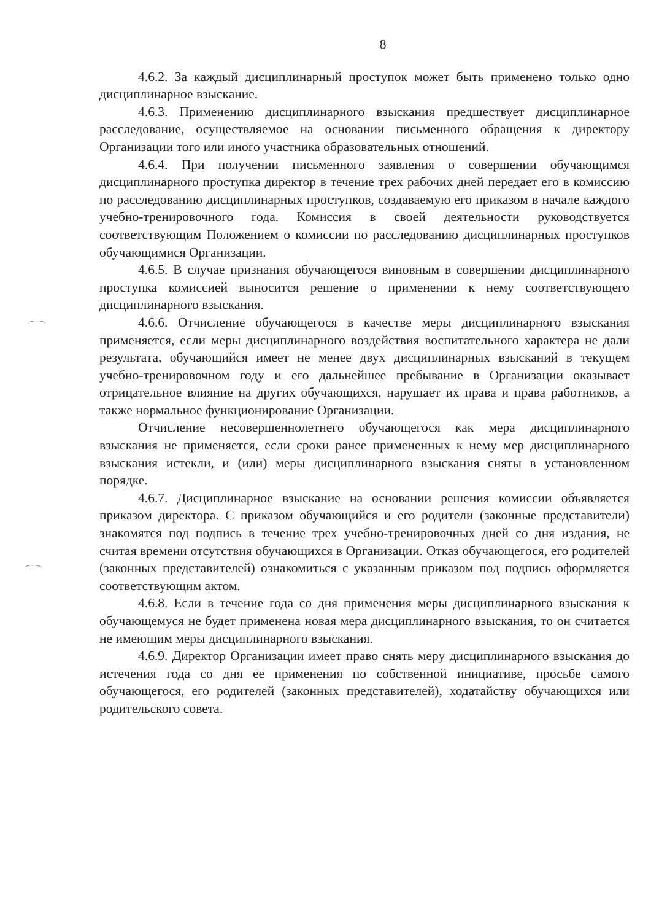8
4.6.2. За каждый дисциплинарный проступок может быть применено только одно дисциплинарное взыскание.
4.6.3. Применению дисциплинарного взыскания предшествует дисциплинарное расследование, осуществляемое на основании письменного обращения к директору Организации того или иного участника образовательных отношений.
4.6.4. При получении письменного заявления о совершении обучающимся дисциплинарного проступка директор в течение трех рабочих дней передает его в комиссию по расследованию дисциплинарных проступков, создаваемую его приказом в начале каждого учебно-тренировочного года. Комиссия в своей деятельности руководствуется соответствующим Положением о комиссии по расследованию дисциплинарных проступков обучающимися Организации.
4.6.5. В случае признания обучающегося виновным в совершении дисциплинарного проступка комиссией выносится решение о применении к нему соответствующего дисциплинарного взыскания.
4.6.6. Отчисление обучающегося в качестве меры дисциплинарного взыскания применяется, если меры дисциплинарного воздействия воспитательного характера не дали результата, обучающийся имеет не менее двух дисциплинарных взысканий в текущем учебно-тренировочном году и его дальнейшее пребывание в Организации оказывает отрицательное влияние на других обучающихся, нарушает их права и права работников, а также нормальное функционирование Организации.
Отчисление несовершеннолетнего обучающегося как мера дисциплинарного взыскания не применяется, если сроки ранее примененных к нему мер дисциплинарного взыскания истекли, и (или) меры дисциплинарного взыскания сняты в установленном порядке.
4.6.7. Дисциплинарное взыскание на основании решения комиссии объявляется приказом директора. С приказом обучающийся и его родители (законные представители) знакомятся под подпись в течение трех учебно-тренировочных дней со дня издания, не считая времени отсутствия обучающихся в Организации. Отказ обучающегося, его родителей (законных представителей) ознакомиться с указанным приказом под подпись оформляется соответствующим актом.
4.6.8. Если в течение года со дня применения меры дисциплинарного взыскания к обучающемуся не будет применена новая мера дисциплинарного взыскания, то он считается не имеющим меры дисциплинарного взыскания.
4.6.9. Директор Организации имеет право снять меру дисциплинарного взыскания до истечения года со дня ее применения по собственной инициативе, просьбе самого обучающегося, его родителей (законных представителей), ходатайству обучающихся или родительского совета.